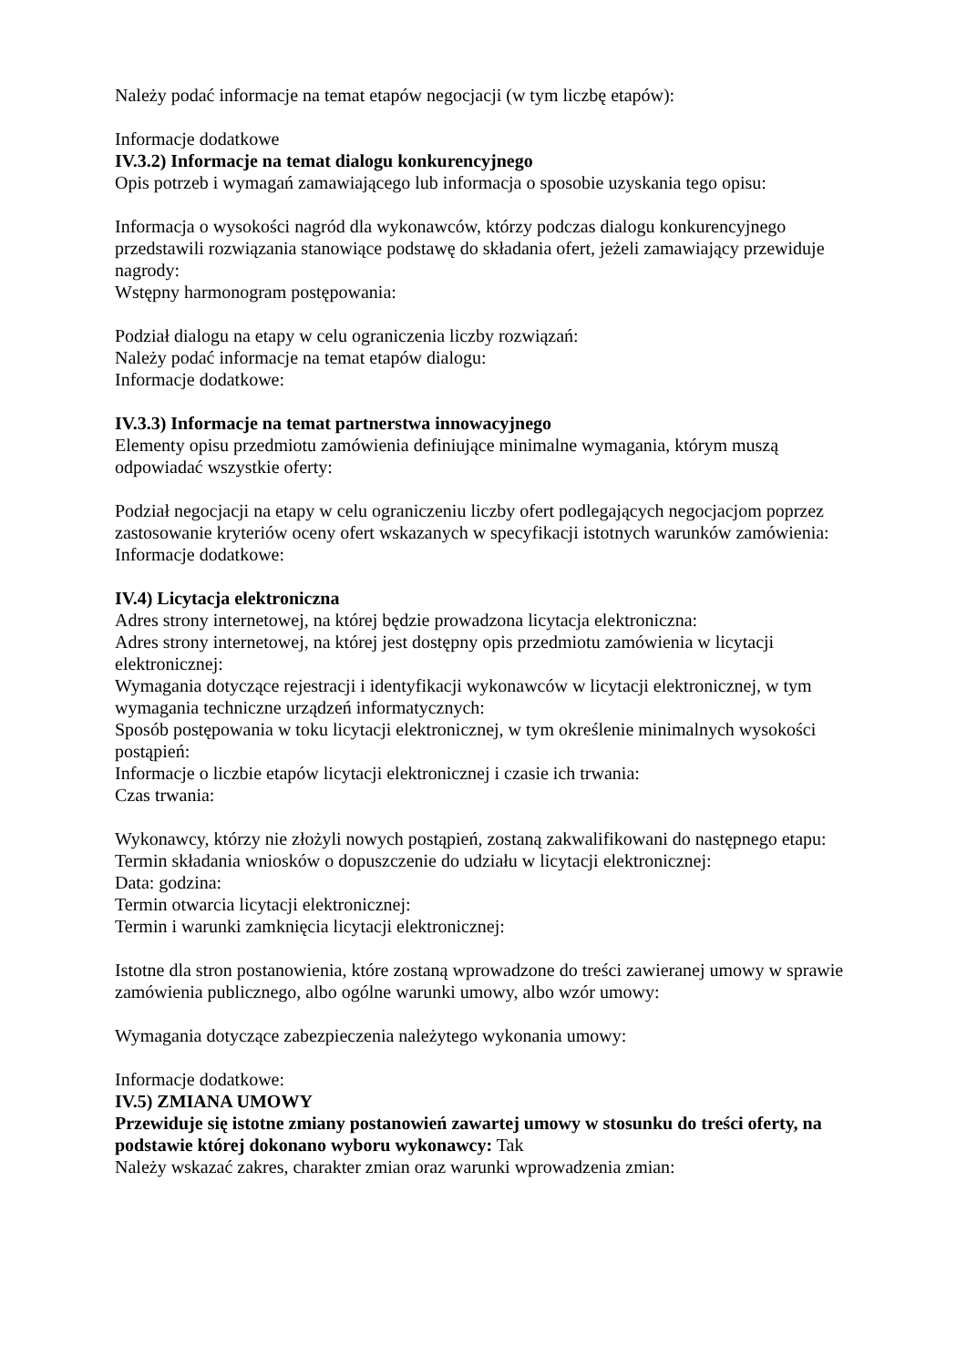Należy podać informacje na temat etapów negocjacji (w tym liczbę etapów):
Informacje dodatkowe
IV.3.2) Informacje na temat dialogu konkurencyjnego
Opis potrzeb i wymagań zamawiającego lub informacja o sposobie uzyskania tego opisu:
Informacja o wysokości nagród dla wykonawców, którzy podczas dialogu konkurencyjnego przedstawili rozwiązania stanowiące podstawę do składania ofert, jeżeli zamawiający przewiduje nagrody:
Wstępny harmonogram postępowania:
Podział dialogu na etapy w celu ograniczenia liczby rozwiązań:
Należy podać informacje na temat etapów dialogu:
Informacje dodatkowe:
IV.3.3) Informacje na temat partnerstwa innowacyjnego
Elementy opisu przedmiotu zamówienia definiujące minimalne wymagania, którym muszą odpowiadać wszystkie oferty:
Podział negocjacji na etapy w celu ograniczeniu liczby ofert podlegających negocjacjom poprzez zastosowanie kryteriów oceny ofert wskazanych w specyfikacji istotnych warunków zamówienia:
Informacje dodatkowe:
IV.4) Licytacja elektroniczna
Adres strony internetowej, na której będzie prowadzona licytacja elektroniczna:
Adres strony internetowej, na której jest dostępny opis przedmiotu zamówienia w licytacji elektronicznej:
Wymagania dotyczące rejestracji i identyfikacji wykonawców w licytacji elektronicznej, w tym wymagania techniczne urządzeń informatycznych:
Sposób postępowania w toku licytacji elektronicznej, w tym określenie minimalnych wysokości postąpień:
Informacje o liczbie etapów licytacji elektronicznej i czasie ich trwania:
Czas trwania:
Wykonawcy, którzy nie złożyli nowych postąpień, zostaną zakwalifikowani do następnego etapu:
Termin składania wniosków o dopuszczenie do udziału w licytacji elektronicznej:
Data: godzina:
Termin otwarcia licytacji elektronicznej:
Termin i warunki zamknięcia licytacji elektronicznej:
Istotne dla stron postanowienia, które zostaną wprowadzone do treści zawieranej umowy w sprawie zamówienia publicznego, albo ogólne warunki umowy, albo wzór umowy:
Wymagania dotyczące zabezpieczenia należytego wykonania umowy:
Informacje dodatkowe:
IV.5) ZMIANA UMOWY
Przewiduje się istotne zmiany postanowień zawartej umowy w stosunku do treści oferty, na podstawie której dokonano wyboru wykonawcy: Tak
Należy wskazać zakres, charakter zmian oraz warunki wprowadzenia zmian: